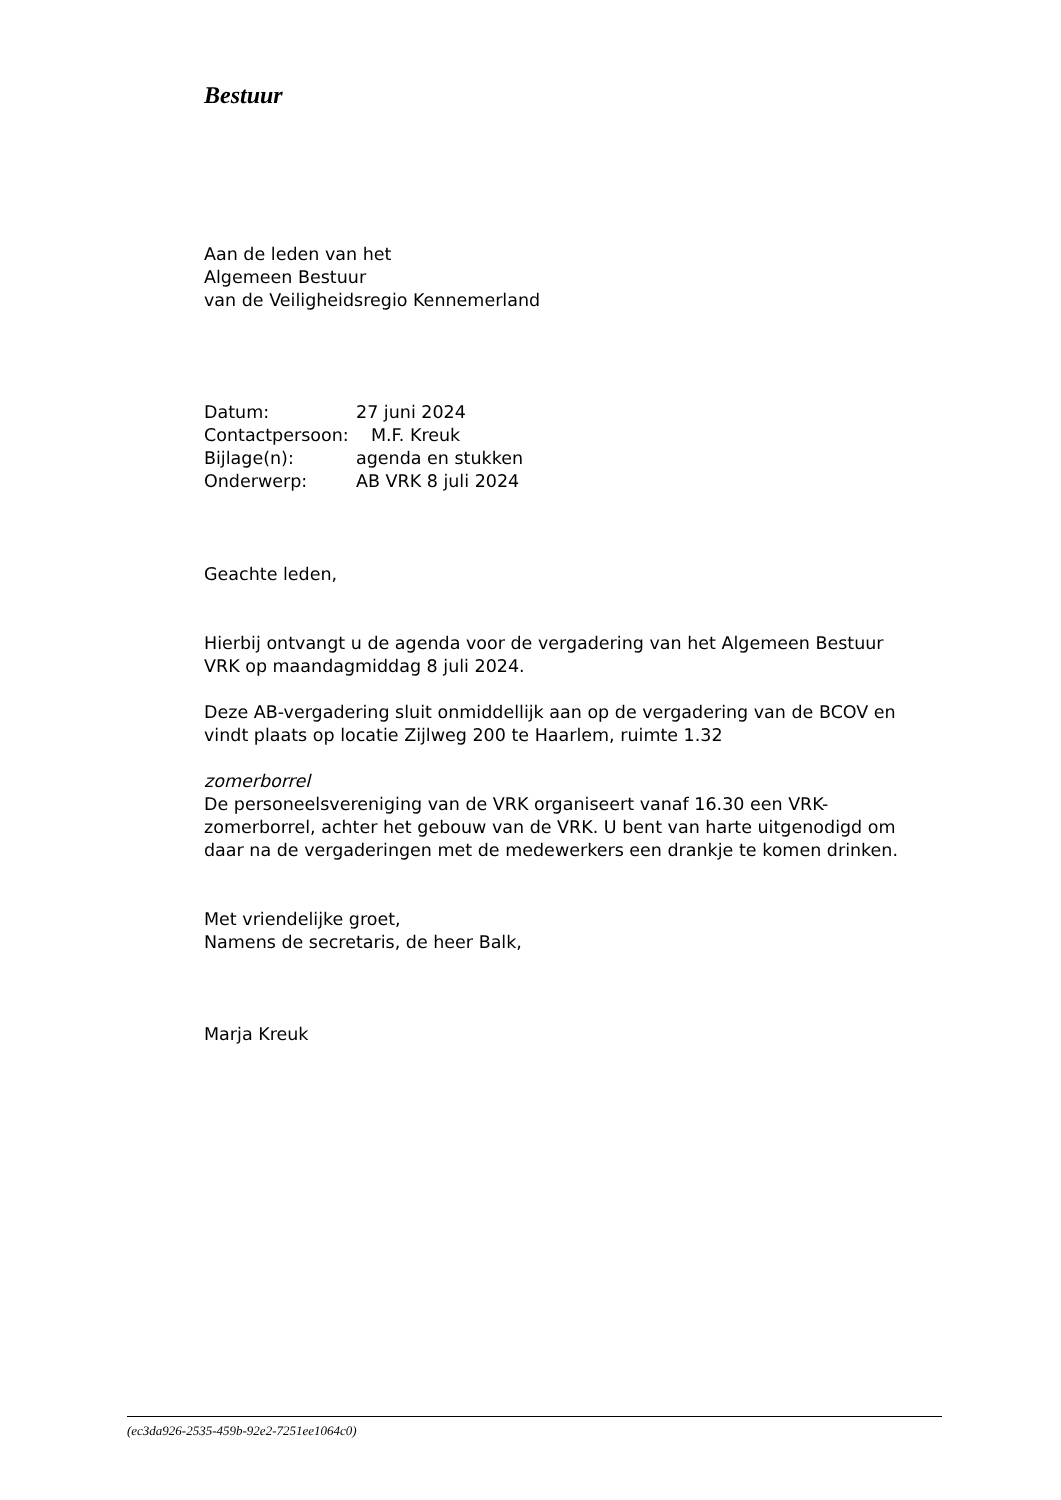Bestuur
Aan de leden van het
Algemeen Bestuur
van de Veiligheidsregio Kennemerland
| Datum: | 27 juni 2024 |
| Contactpersoon: M.F. Kreuk | |
| Bijlage(n): | agenda en stukken |
| Onderwerp: | AB VRK 8 juli 2024 |
Geachte leden,
Hierbij ontvangt u de agenda voor de vergadering van het Algemeen Bestuur VRK op maandagmiddag 8 juli 2024.
Deze AB-vergadering sluit onmiddellijk aan op de vergadering van de BCOV en vindt plaats op locatie Zijlweg 200 te Haarlem, ruimte 1.32
zomerborrel
De personeelsvereniging van de VRK organiseert vanaf 16.30 een VRK-zomerborrel, achter het gebouw van de VRK. U bent van harte uitgenodigd om daar na de vergaderingen met de medewerkers een drankje te komen drinken.
Met vriendelijke groet,
Namens de secretaris, de heer Balk,
Marja Kreuk
(ec3da926-2535-459b-92e2-7251ee1064c0)